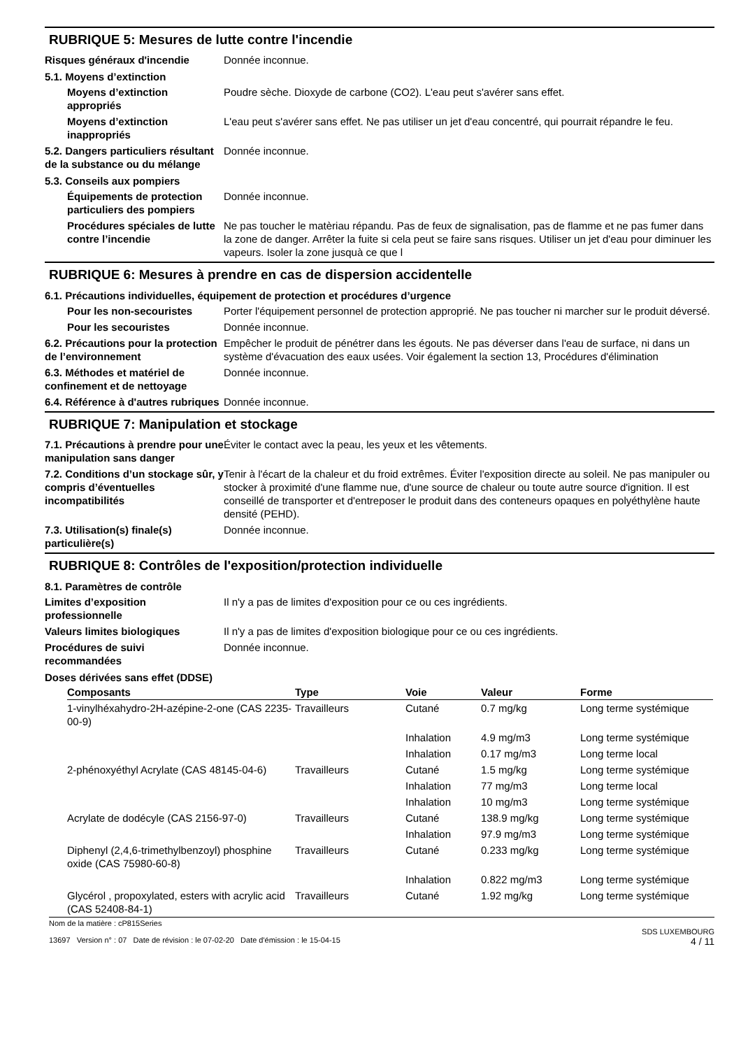RUBRIQUE 5: Mesures de lutte contre l'incendie
Risques généraux d'incendie Donnée inconnue.
5.1. Moyens d’extinction
Moyens d’extinction appropriés
Poudre sèche. Dioxyde de carbone (CO2). L'eau peut s'avérer sans effet.
Moyens d’extinction inappropriés
L'eau peut s'avérer sans effet. Ne pas utiliser un jet d'eau concentré, qui pourrait répandre le feu.
5.2. Dangers particuliers résultant de la substance ou du mélange
Donnée inconnue.
5.3. Conseils aux pompiers
Équipements de protection particuliers des pompiers
Donnée inconnue.
Procédures spéciales de lutte contre l’incendie
Ne pas toucher le matèriau répandu. Pas de feux de signalisation, pas de flamme et ne pas fumer dans la zone de danger. Arrêter la fuite si cela peut se faire sans risques. Utiliser un jet d'eau pour diminuer les vapeurs. Isoler la zone jusquà ce que l
RUBRIQUE 6: Mesures à prendre en cas de dispersion accidentelle
6.1. Précautions individuelles, équipement de protection et procédures d’urgence
Pour les non-secouristes Porter l'équipement personnel de protection approprié. Ne pas toucher ni marcher sur le produit déversé.
Pour les secouristes Donnée inconnue.
6.2. Précautions pour la protection de l’environnement
Empêcher le produit de pénétrer dans les égouts. Ne pas déverser dans l'eau de surface, ni dans un système d'évacuation des eaux usées. Voir également la section 13, Procédures d'élimination
6.3. Méthodes et matériel de confinement et de nettoyage
Donnée inconnue.
6.4. Référence à d'autres rubriques
Donnée inconnue.
RUBRIQUE 7: Manipulation et stockage
7.1. Précautions à prendre pour une manipulation sans danger
Éviter le contact avec la peau, les yeux et les vêtements.
7.2. Conditions d’un stockage sûr, y compris d’éventuelles incompatibilités
Tenir à l'écart de la chaleur et du froid extrêmes. Éviter l'exposition directe au soleil. Ne pas manipuler ou stocker à proximité d'une flamme nue, d'une source de chaleur ou toute autre source d'ignition. Il est conseillé de transporter et d'entreposer le produit dans des conteneurs opaques en polyéthylène haute densité (PEHD).
7.3. Utilisation(s) finale(s) particulière(s)
Donnée inconnue.
RUBRIQUE 8: Contrôles de l'exposition/protection individuelle
8.1. Paramètres de contrôle
Limites d’exposition professionnelle
Il n'y a pas de limites d'exposition pour ce ou ces ingrédients.
Valeurs limites biologiques Il n'y a pas de limites d'exposition biologique pour ce ou ces ingrédients.
Procédures de suivi recommandées
Donnée inconnue.
Doses dérivées sans effet (DDSE)
| Composants | Type | Voie | Valeur | Forme |
| --- | --- | --- | --- | --- |
| 1-vinylhéxahydro-2H-azépine-2-one (CAS 2235-00-9) | Travailleurs | Cutané | 0.7 mg/kg | Long terme systémique |
| | | Inhalation | 4.9 mg/m3 | Long terme systémique |
| | | Inhalation | 0.17 mg/m3 | Long terme local |
| 2-phénoxyéthyl Acrylate (CAS 48145-04-6) | Travailleurs | Cutané | 1.5 mg/kg | Long terme systémique |
| | | Inhalation | 77 mg/m3 | Long terme local |
| | | Inhalation | 10 mg/m3 | Long terme systémique |
| Acrylate de dodécyle (CAS 2156-97-0) | Travailleurs | Cutané | 138.9 mg/kg | Long terme systémique |
| | | Inhalation | 97.9 mg/m3 | Long terme systémique |
| Diphenyl (2,4,6-trimethylbenzoyl) phosphine oxide (CAS 75980-60-8) | Travailleurs | Cutané | 0.233 mg/kg | Long terme systémique |
| | | Inhalation | 0.822 mg/m3 | Long terme systémique |
| Glycérol , propoxylated, esters with acrylic acid (CAS 52408-84-1) | Travailleurs | Cutané | 1.92 mg/kg | Long terme systémique |
Nom de la matière : cP815Series
13697 Version n° : 07 Date de révision : le 07-02-20 Date d'émission : le 15-04-15
SDS LUXEMBOURG
4 / 11